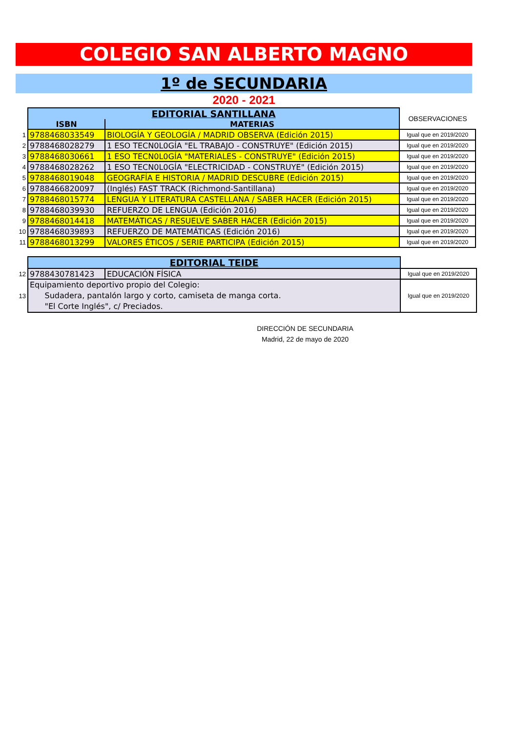COLEGIO SAN ALBERTO MAGNO
1º de SECUNDARIA
2020 - 2021
| | EDITORIAL SANTILLANA | | OBSERVACIONES |
| | ISBN | MATERIAS | |
| 1 | 9788468033549 | BIOLOGÍA Y GEOLOGÍA / MADRID OBSERVA (Edición 2015) | Igual que en 2019/2020 |
| 2 | 9788468028279 | 1 ESO TECN0L0GÍA "EL TRABAJO - CONSTRUYE" (Edición 2015) | Igual que en 2019/2020 |
| 3 | 9788468030661 | 1 ESO TECN0L0GÍA "MATERIALES - CONSTRUYE" (Edición 2015) | Igual que en 2019/2020 |
| 4 | 9788468028262 | 1 ESO TECN0L0GÍA "ELECTRICIDAD - CONSTRUYE" (Edición 2015) | Igual que en 2019/2020 |
| 5 | 9788468019048 | GEOGRAFÍA E HISTORIA / MADRID DESCUBRE (Edición 2015) | Igual que en 2019/2020 |
| 6 | 9788466820097 | (Inglés) FAST TRACK (Richmond-Santillana) | Igual que en 2019/2020 |
| 7 | 9788468015774 | LENGUA Y LITERATURA CASTELLANA / SABER HACER (Edición 2015) | Igual que en 2019/2020 |
| 8 | 9788468039930 | REFUERZO DE LENGUA (Edición 2016) | Igual que en 2019/2020 |
| 9 | 9788468014418 | MATEMÁTICAS / RESUELVE SABER HACER (Edición 2015) | Igual que en 2019/2020 |
| 10 | 9788468039893 | REFUERZO DE MATEMÁTICAS (Edición 2016) | Igual que en 2019/2020 |
| 11 | 9788468013299 | VALORES ÉTICOS / SERIE PARTICIPA (Edición 2015) | Igual que en 2019/2020 |
| | EDITORIAL TEIDE | | |
| 12 | 9788430781423 | EDUCACIÓN FÍSICA | Igual que en 2019/2020 |
| 13 | Equipamiento deportivo propio del Colegio: Sudadera, pantalón largo y corto, camiseta de manga corta. "El Corte Inglés", c/ Preciados. | | Igual que en 2019/2020 |
DIRECCIÓN DE SECUNDARIA
Madrid, 22 de mayo de 2020